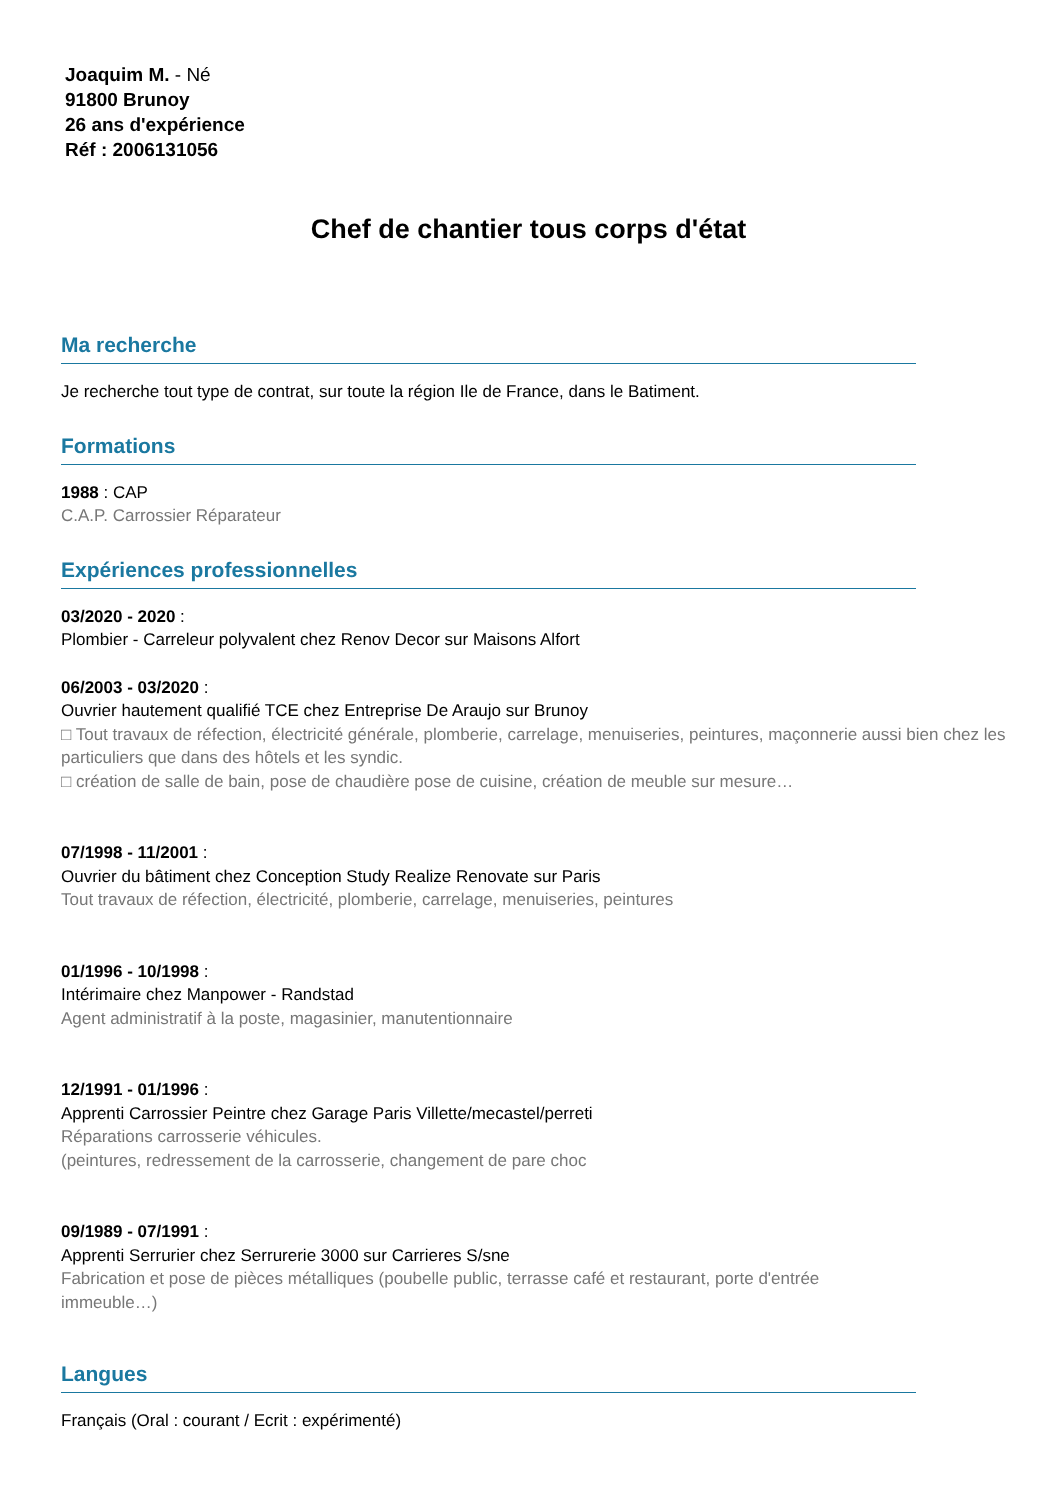Joaquim M. - Né
91800 Brunoy
26 ans d'expérience
Réf : 2006131056
Chef de chantier tous corps d'état
Ma recherche
Je recherche tout type de contrat, sur toute la région Ile de France, dans le Batiment.
Formations
1988 : CAP
C.A.P. Carrossier Réparateur
Expériences professionnelles
03/2020 - 2020 :
Plombier - Carreleur polyvalent chez Renov Decor sur Maisons Alfort
06/2003 - 03/2020 :
Ouvrier hautement qualifié TCE chez Entreprise De Araujo sur Brunoy
□ Tout travaux de réfection, électricité générale, plomberie, carrelage, menuiseries, peintures, maçonnerie aussi bien chez les particuliers que dans des hôtels et les syndic.
□ création de salle de bain, pose de chaudière pose de cuisine, création de meuble sur mesure…
07/1998 - 11/2001 :
Ouvrier du bâtiment chez Conception Study Realize Renovate sur Paris
Tout travaux de réfection, électricité, plomberie, carrelage, menuiseries, peintures
01/1996 - 10/1998 :
Intérimaire chez Manpower - Randstad
Agent administratif à la poste, magasinier, manutentionnaire
12/1991 - 01/1996 :
Apprenti Carrossier Peintre chez Garage Paris Villette/mecastel/perreti
Réparations carrosserie véhicules.
(peintures, redressement de la carrosserie, changement de pare choc
09/1989 - 07/1991 :
Apprenti Serrurier chez Serrurerie 3000 sur Carrieres S/sne
Fabrication et pose de pièces métalliques (poubelle public, terrasse café et restaurant, porte d'entrée immeuble…)
Langues
Français (Oral : courant / Ecrit : expérimenté)